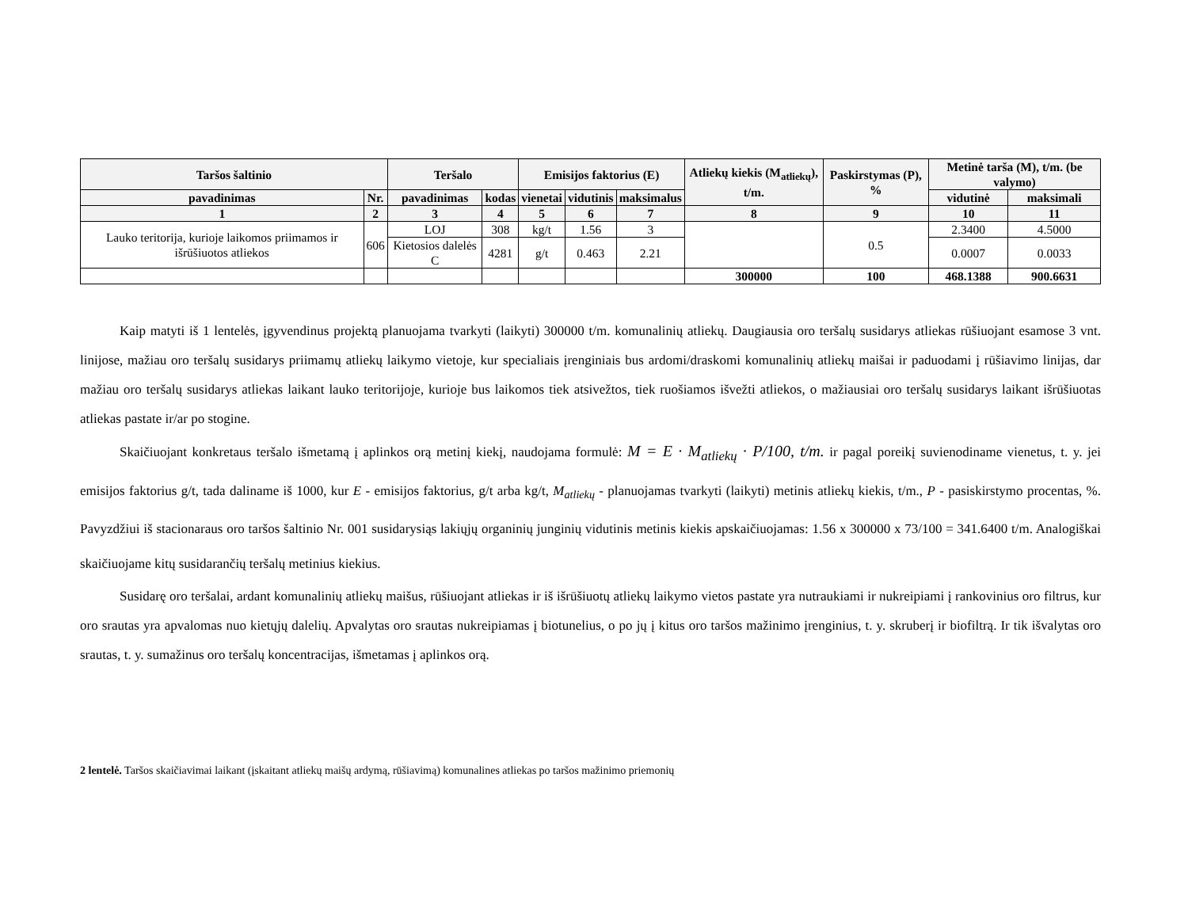| Taršos šaltinio | | Teršalo | | Emisijos faktorius (E) | | | Atliekų kiekis (M<sub>atliekų</sub>), t/m. | Paskirstymas (P), % | Metinė tarša (M), t/m. (be valymo) | |
| --- | --- | --- | --- | --- | --- | --- | --- | --- | --- | --- |
| pavadinimas | Nr. | pavadinimas | kodas | vienetai | vidutinis | maksimalus | | | vidutinė | maksimali |
| 1 | 2 | 3 | 4 | 5 | 6 | 7 | 8 | 9 | 10 | 11 |
| Lauko teritorija, kurioje laikomos priimamos ir išrūšiuotos atliekos | 606 | LOJ | 308 | kg/t | 1.56 | 3 | | 0.5 | 2.3400 | 4.5000 |
| | | Kietosios dalelės C | 4281 | g/t | 0.463 | 2.21 | | | 0.0007 | 0.0033 |
| | | | | | | | 300000 | 100 | 468.1388 | 900.6631 |
Kaip matyti iš 1 lentelės, įgyvendinus projektą planuojama tvarkyti (laikyti) 300000 t/m. komunalinių atliekų. Daugiausia oro teršalų susidarys atliekas rūšiuojant esamose 3 vnt. linijose, mažiau oro teršalų susidarys priimamų atliekų laikymo vietoje, kur specialiais įrenginiais bus ardomi/draskomi komunalinių atliekų maišai ir paduodami į rūšiavimo linijas, dar mažiau oro teršalų susidarys atliekas laikant lauko teritorijoje, kurioje bus laikomos tiek atsivežtos, tiek ruošiamos išvežti atliekos, o mažiausiai oro teršalų susidarys laikant išrūšiuotas atliekas pastate ir/ar po stogine.
Skaičiuojant konkretaus teršalo išmetamą į aplinkos orą metinį kiekį, naudojama formulė: M = E · M<sub>atliekų</sub> · P/100, t/m. ir pagal poreikį suvienodiname vienetus, t. y. jei emisijos faktorius g/t, tada daliname iš 1000, kur E - emisijos faktorius, g/t arba kg/t, M<sub>atliekų</sub> - planuojamas tvarkyti (laikyti) metinis atliekų kiekis, t/m., P - pasiskirstymo procentas, %. Pavyzdžiui iš stacionaraus oro taršos šaltinio Nr. 001 susidarysiąs lakiųjų organinių junginių vidutinis metinis kiekis apskaičiuojamas: 1.56 x 300000 x 73/100 = 341.6400 t/m. Analogiškai skaičiuojame kitų susidarančių teršalų metinius kiekius.
Susidarę oro teršalai, ardant komunalinių atliekų maišus, rūšiuojant atliekas ir iš išrūšiuotų atliekų laikymo vietos pastate yra nutraukiami ir nukreipiami į rankovinius oro filtrus, kur oro srautas yra apvalomas nuo kietųjų dalelių. Apvalytas oro srautas nukreipiamas į biotunelius, o po jų į kitus oro taršos mažinimo įrenginius, t. y. skruberį ir biofiltrą. Ir tik išvalytas oro srautas, t. y. sumažinus oro teršalų koncentracijas, išmetamas į aplinkos orą.
2 lentelė. Taršos skaičiavimai laikant (įskaitant atliekų maišų ardymą, rūšiavimą) komunalines atliekas po taršos mažinimo priemonių